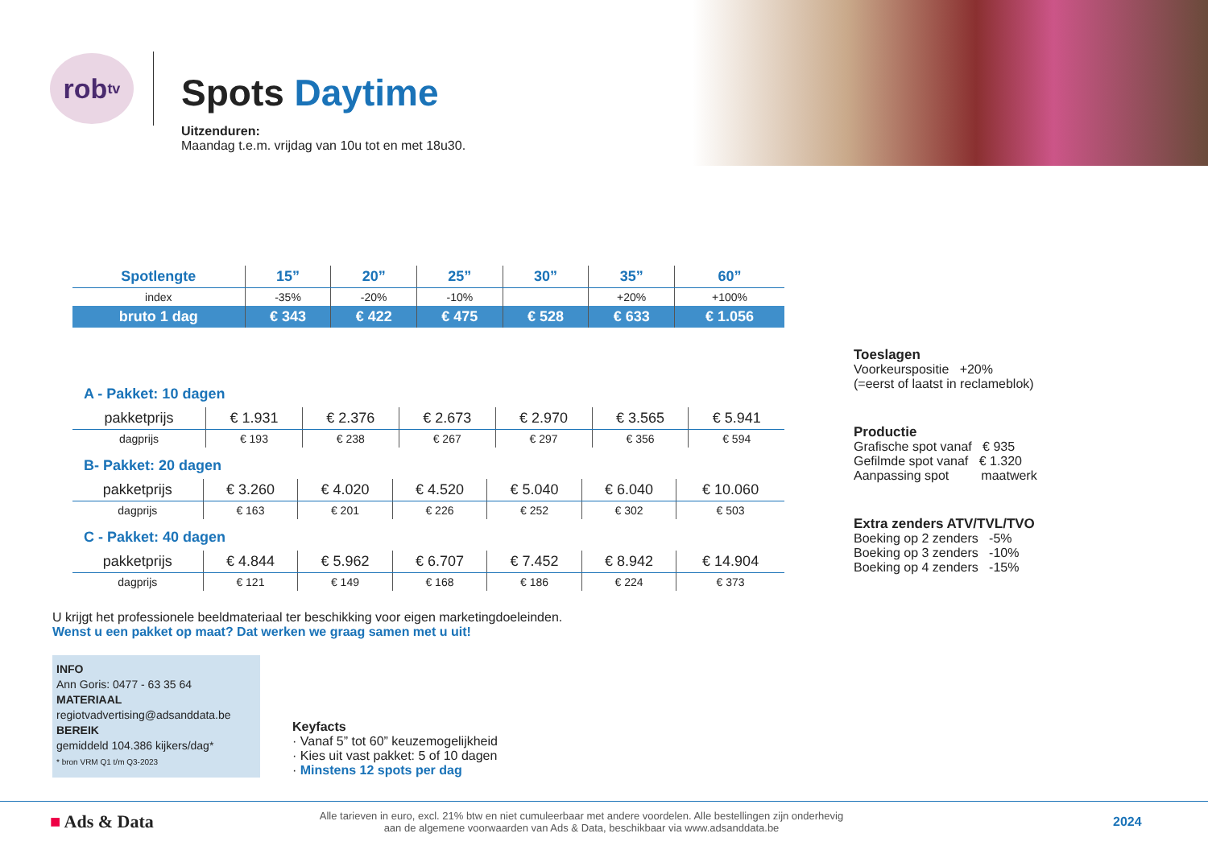rob<sup>tv</sup>
Spots Daytime
Uitzenduren:
Maandag t.e.m. vrijdag van 10u tot en met 18u30.
| Spotlengte | 15” | 20” | 25” | 30” | 35” | 60” |
| --- | --- | --- | --- | --- | --- | --- |
| index | -35% | -20% | -10% | | +20% | +100% |
| bruto 1 dag | € 343 | € 422 | € 475 | € 528 | € 633 | € 1.056 |
A - Pakket: 10 dagen
| pakketprijs | € 1.931 | € 2.376 | € 2.673 | € 2.970 | € 3.565 | € 5.941 |
| dagprijs | € 193 | € 238 | € 267 | € 297 | € 356 | € 594 |
B- Pakket: 20 dagen
| pakketprijs | € 3.260 | € 4.020 | € 4.520 | € 5.040 | € 6.040 | € 10.060 |
| dagprijs | € 163 | € 201 | € 226 | € 252 | € 302 | € 503 |
C - Pakket: 40 dagen
| pakketprijs | € 4.844 | € 5.962 | € 6.707 | € 7.452 | € 8.942 | € 14.904 |
| dagprijs | € 121 | € 149 | € 168 | € 186 | € 224 | € 373 |
U krijgt het professionele beeldmateriaal ter beschikking voor eigen marketingdoeleinden.
Wenst u een pakket op maat? Dat werken we graag samen met u uit!
INFO
Ann Goris: 0477 - 63 35 64
MATERIAAL
regiotvadvertising@adsanddata.be
BEREIK
gemiddeld 104.386 kijkers/dag*
* bron VRM Q1 t/m Q3-2023
Keyfacts
· Vanaf 5” tot 60” keuzemogelijkheid
· Kies uit vast pakket: 5 of 10 dagen
· Minstens 12 spots per dag
Toeslagen
Voorkeurspositie +20%
(=eerst of laatst in reclameblok)
Productie
Grafische spot vanaf € 935
Gefilmde spot vanaf € 1.320
Aanpassing spot maatwerk
Extra zenders ATV/TVL/TVO
Boeking op 2 zenders -5%
Boeking op 3 zenders -10%
Boeking op 4 zenders -15%
■ Ads & Data
Alle tarieven in euro, excl. 21% btw en niet cumuleerbaar met andere voordelen. Alle bestellingen zijn onderhevig
aan de algemene voorwaarden van Ads & Data, beschikbaar via www.adsanddata.be
2024